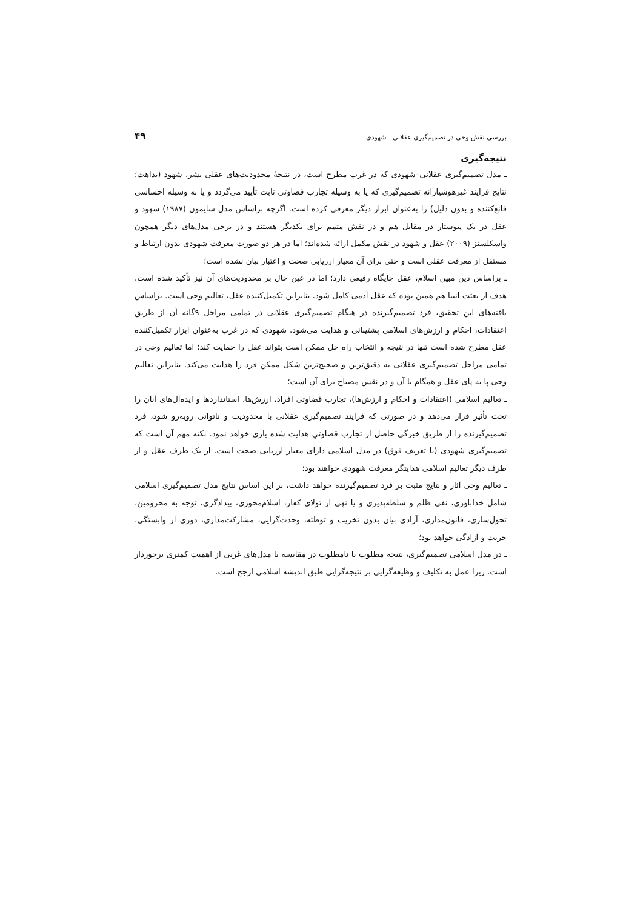بررسی نقش وحی در تصمیم‌گیری عقلانی ـ شهودی ۴۹
نتیجه‌گیری
ـ مدل تصمیم‌گیری عقلانی–شهودی که در غرب مطرح است، در نتیجهٔ محدودیت‌های عقلی بشر، شهود (بداهت؛ نتایج فرایند غیرهوشیارانه تصمیم‌گیری که یا به وسیله تجارب قضاوتی ثابت تأیید می‌گردد و یا به وسیله احساسی قانع‌کننده و بدون دلیل) را به‌عنوان ابزار دیگر معرفی کرده است. اگرچه براساس مدل سایمون (۱۹۸۷) شهود و عقل در یک پیوستار در مقابل هم و در نقش متمم برای یکدیگر هستند و در برخی مدل‌های دیگر همچون واسکلسنز (۲۰۰۹) عقل و شهود در نقش مکمل ارائه شده‌اند؛ اما در هر دو صورت معرفت شهودی بدون ارتباط و مستقل از معرفت عقلی است و حتی برای آن معیار ارزیابی صحت و اعتبار بیان نشده است؛
ـ براساس دین مبین اسلام، عقل جایگاه رفیعی دارد؛ اما در عین حال بر محدودیت‌های آن نیز تأکید شده است. هدف از بعثت انبیا هم همین بوده که عقل آدمی کامل شود. بنابراین تکمیل‌کننده عقل، تعالیم وحی است. براساس یافته‌های این تحقیق، فرد تصمیم‌گیرنده در هنگام تصمیم‌گیری عقلانی در تمامی مراحل ۹گانه آن از طریق اعتقادات، احکام و ارزش‌های اسلامی پشتیبانی و هدایت می‌شود. شهودی که در غرب به‌عنوان ابزار تکمیل‌کننده عقل مطرح شده است تنها در نتیجه و انتخاب راه حل ممکن است بتواند عقل را حمایت کند؛ اما تعالیم وحی در تمامی مراحل تصمیم‌گیری عقلانی به دقیق‌ترین و صحیح‌ترین شکل ممکن فرد را هدایت می‌کند. بنابراین تعالیم وحی پا به پای عقل و همگام با آن و در نقش مصباح برای آن است؛
ـ تعالیم اسلامی (اعتقادات و احکام و ارزش‌ها)، تجارب قضاوتی افراد، ارزش‌ها، استانداردها و ایده‌آل‌های آنان را تحت تأثیر قرار می‌دهد و در صورتی که فرایند تصمیم‌گیری عقلانی با محدودیت و ناتوانی روبه‌رو شود، فرد تصمیم‌گیرنده را از طریق خبرگی حاصل از تجارب قضاوتیِ هدایت شده یاری خواهد نمود. نکته مهم آن است که تصمیم‌گیری شهودی (با تعریف فوق) در مدل اسلامی دارای معیار ارزیابی صحت است. از یک طرف عقل و از طرف دیگر تعالیم اسلامی هدایتگر معرفت شهودی خواهند بود؛
ـ تعالیم وحی آثار و نتایج مثبت بر فرد تصمیم‌گیرنده خواهد داشت، بر این اساس نتایج مدل تصمیم‌گیری اسلامی شامل خداباوری، نفی ظلم و سلطه‌پذیری و یا نهی از تولای کفار، اسلام‌محوری، بیدادگری، توجه به محرومین، تحول‌سازی، قانون‌مداری، آزادی بیان بدون تخریب و توطئه، وحدت‌گرایی، مشارکت‌مداری، دوری از وابستگی، حریت و آزادگی خواهد بود؛
ـ در مدل اسلامی تصمیم‌گیری، نتیجه مطلوب یا نامطلوب در مقایسه با مدل‌های غربی از اهمیت کمتری برخوردار است. زیرا عمل به تکلیف و وظیفه‌گرایی بر نتیجه‌گرایی طبق اندیشه اسلامی ارجح است.